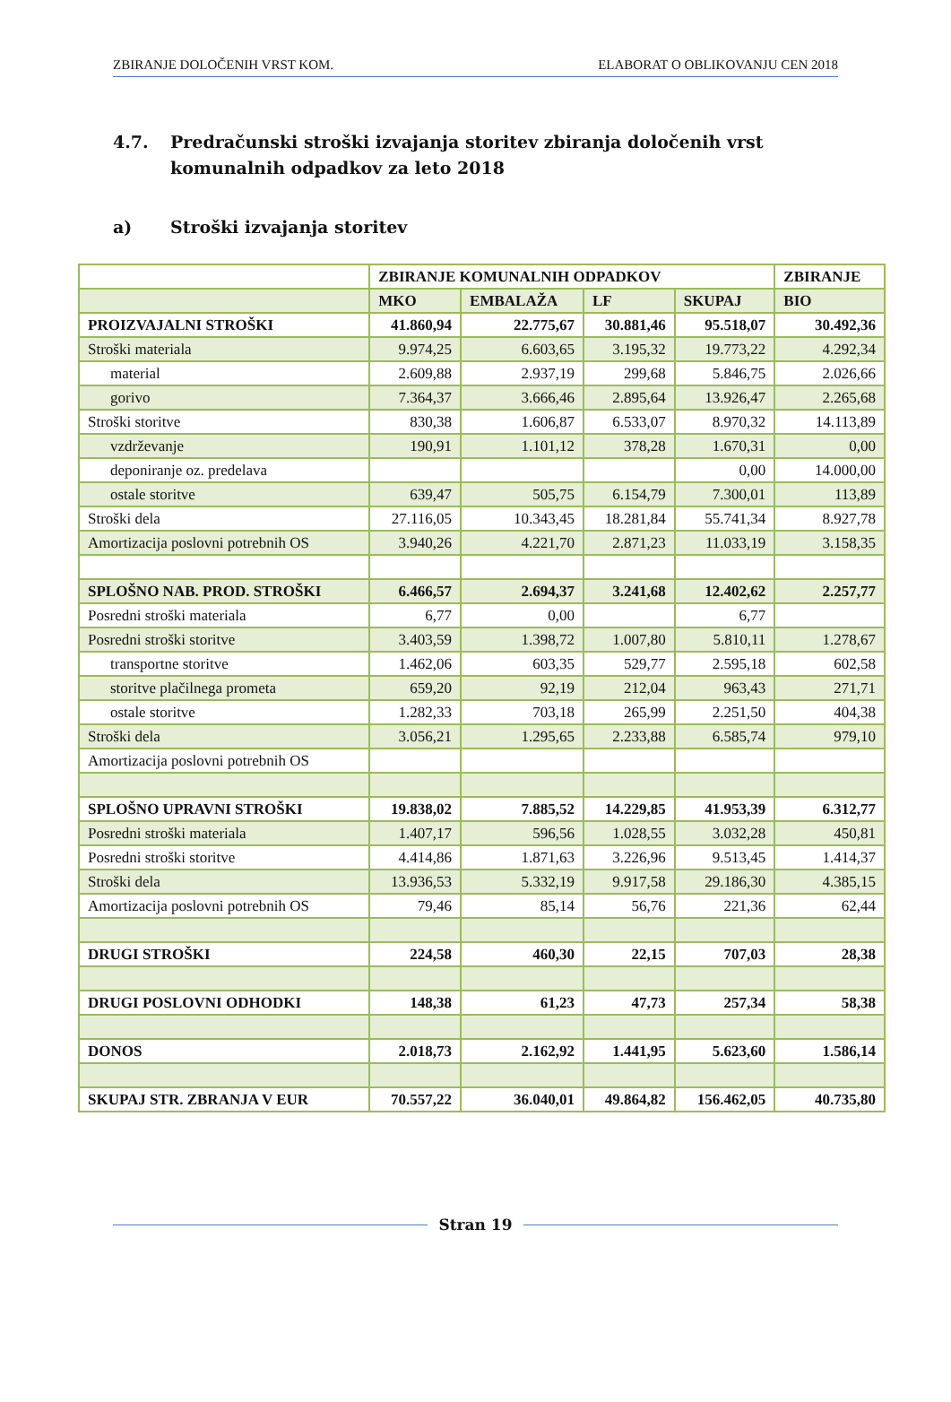ZBIRANJE DOLOČENIH VRST KOM. ELABORAT O OBLIKOVANJU CEN 2018
4.7. Predračunski stroški izvajanja storitev zbiranja določenih vrst komunalnih odpadkov za leto 2018
a) Stroški izvajanja storitev
| | ZBIRANJE KOMUNALNIH ODPADKOV | | | | ZBIRANJE |
| --- | --- | --- | --- | --- | --- |
| | MKO | EMBALAŽA | LF | SKUPAJ | BIO |
| PROIZVAJALNI STROŠKI | 41.860,94 | 22.775,67 | 30.881,46 | 95.518,07 | 30.492,36 |
| Stroški materiala | 9.974,25 | 6.603,65 | 3.195,32 | 19.773,22 | 4.292,34 |
| material | 2.609,88 | 2.937,19 | 299,68 | 5.846,75 | 2.026,66 |
| gorivo | 7.364,37 | 3.666,46 | 2.895,64 | 13.926,47 | 2.265,68 |
| Stroški storitve | 830,38 | 1.606,87 | 6.533,07 | 8.970,32 | 14.113,89 |
| vzdrževanje | 190,91 | 1.101,12 | 378,28 | 1.670,31 | 0,00 |
| deponiranje oz. predelava | | | | 0,00 | 14.000,00 |
| ostale storitve | 639,47 | 505,75 | 6.154,79 | 7.300,01 | 113,89 |
| Stroški dela | 27.116,05 | 10.343,45 | 18.281,84 | 55.741,34 | 8.927,78 |
| Amortizacija poslovni potrebnih OS | 3.940,26 | 4.221,70 | 2.871,23 | 11.033,19 | 3.158,35 |
| SPLOŠNO NAB. PROD. STROŠKI | 6.466,57 | 2.694,37 | 3.241,68 | 12.402,62 | 2.257,77 |
| Posredni stroški materiala | 6,77 | 0,00 | | 6,77 | |
| Posredni stroški storitve | 3.403,59 | 1.398,72 | 1.007,80 | 5.810,11 | 1.278,67 |
| transportne storitve | 1.462,06 | 603,35 | 529,77 | 2.595,18 | 602,58 |
| storitve plačilnega prometa | 659,20 | 92,19 | 212,04 | 963,43 | 271,71 |
| ostale storitve | 1.282,33 | 703,18 | 265,99 | 2.251,50 | 404,38 |
| Stroški dela | 3.056,21 | 1.295,65 | 2.233,88 | 6.585,74 | 979,10 |
| Amortizacija poslovni potrebnih OS | | | | | |
| SPLOŠNO UPRAVNI STROŠKI | 19.838,02 | 7.885,52 | 14.229,85 | 41.953,39 | 6.312,77 |
| Posredni stroški materiala | 1.407,17 | 596,56 | 1.028,55 | 3.032,28 | 450,81 |
| Posredni stroški storitve | 4.414,86 | 1.871,63 | 3.226,96 | 9.513,45 | 1.414,37 |
| Stroški dela | 13.936,53 | 5.332,19 | 9.917,58 | 29.186,30 | 4.385,15 |
| Amortizacija poslovni potrebnih OS | 79,46 | 85,14 | 56,76 | 221,36 | 62,44 |
| DRUGI STROŠKI | 224,58 | 460,30 | 22,15 | 707,03 | 28,38 |
| DRUGI POSLOVNI ODHODKI | 148,38 | 61,23 | 47,73 | 257,34 | 58,38 |
| DONOS | 2.018,73 | 2.162,92 | 1.441,95 | 5.623,60 | 1.586,14 |
| SKUPAJ STR. ZBRANJA V EUR | 70.557,22 | 36.040,01 | 49.864,82 | 156.462,05 | 40.735,80 |
Stran 19